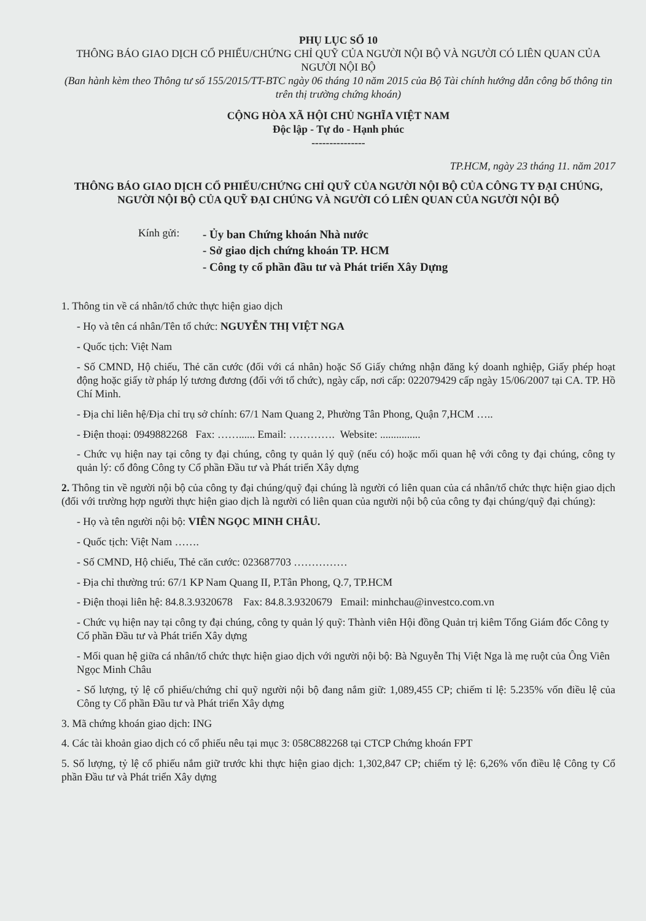PHỤ LỤC SỐ 10
THÔNG BÁO GIAO DỊCH CỔ PHIẾU/CHỨNG CHỈ QUỸ CỦA NGƯỜI NỘI BỘ VÀ NGƯỜI CÓ LIÊN QUAN CỦA NGƯỜI NỘI BỘ
(Ban hành kèm theo Thông tư số 155/2015/TT-BTC ngày 06 tháng 10 năm 2015 của Bộ Tài chính hướng dẫn công bố thông tin trên thị trường chứng khoán)
CỘNG HÒA XÃ HỘI CHỦ NGHĨA VIỆT NAM
Độc lập - Tự do - Hạnh phúc
---------------
TP.HCM, ngày 23 tháng 11. năm 2017
THÔNG BÁO GIAO DỊCH CỔ PHIẾU/CHỨNG CHỈ QUỸ CỦA NGƯỜI NỘI BỘ CỦA CÔNG TY ĐẠI CHÚNG, NGƯỜI NỘI BỘ CỦA QUỸ ĐẠI CHÚNG VÀ NGƯỜI CÓ LIÊN QUAN CỦA NGƯỜI NỘI BỘ
Kính gửi:
- Ủy ban Chứng khoán Nhà nước
- Sở giao dịch chứng khoán TP. HCM
- Công ty cổ phần đầu tư và Phát triển Xây Dựng
1. Thông tin về cá nhân/tổ chức thực hiện giao dịch
- Họ và tên cá nhân/Tên tổ chức: NGUYỄN THỊ VIỆT NGA
- Quốc tịch: Việt Nam
- Số CMND, Hộ chiếu, Thẻ căn cước (đối với cá nhân) hoặc Số Giấy chứng nhận đăng ký doanh nghiệp, Giấy phép hoạt động hoặc giấy tờ pháp lý tương đương (đối với tổ chức), ngày cấp, nơi cấp: 022079429 cấp ngày 15/06/2007 tại CA. TP. Hồ Chí Minh.
- Địa chỉ liên hệ/Địa chỉ trụ sở chính: 67/1 Nam Quang 2, Phường Tân Phong, Quận 7,HCM …..
- Điện thoại: 0949882268 Fax: ……...... Email: …………. Website: ...............
- Chức vụ hiện nay tại công ty đại chúng, công ty quản lý quỹ (nếu có) hoặc mối quan hệ với công ty đại chúng, công ty quản lý: cổ đông Công ty Cổ phần Đầu tư và Phát triển Xây dựng
2. Thông tin về người nội bộ của công ty đại chúng/quỹ đại chúng là người có liên quan của cá nhân/tổ chức thực hiện giao dịch (đối với trường hợp người thực hiện giao dịch là người có liên quan của người nội bộ của công ty đại chúng/quỹ đại chúng):
- Họ và tên người nội bộ: VIÊN NGỌC MINH CHÂU.
- Quốc tịch: Việt Nam …….
- Số CMND, Hộ chiếu, Thẻ căn cước: 023687703 ……………
- Địa chỉ thường trú: 67/1 KP Nam Quang II, P.Tân Phong, Q.7, TP.HCM
- Điện thoại liên hệ: 84.8.3.9320678 Fax: 84.8.3.9320679 Email: minhchau@investco.com.vn
- Chức vụ hiện nay tại công ty đại chúng, công ty quản lý quỹ: Thành viên Hội đồng Quản trị kiêm Tổng Giám đốc Công ty Cổ phần Đầu tư và Phát triển Xây dựng
- Mối quan hệ giữa cá nhân/tổ chức thực hiện giao dịch với người nội bộ: Bà Nguyễn Thị Việt Nga là mẹ ruột của Ông Viên Ngọc Minh Châu
- Số lượng, tỷ lệ cổ phiếu/chứng chỉ quỹ người nội bộ đang nắm giữ: 1,089,455 CP; chiếm tỉ lệ: 5.235% vốn điều lệ của Công ty Cổ phần Đầu tư và Phát triển Xây dựng
3. Mã chứng khoán giao dịch: ING
4. Các tài khoản giao dịch có cổ phiếu nêu tại mục 3: 058C882268 tại CTCP Chứng khoán FPT
5. Số lượng, tỷ lệ cổ phiếu nắm giữ trước khi thực hiện giao dịch: 1,302,847 CP; chiếm tỷ lệ: 6,26% vốn điều lệ Công ty Cổ phần Đầu tư và Phát triển Xây dựng